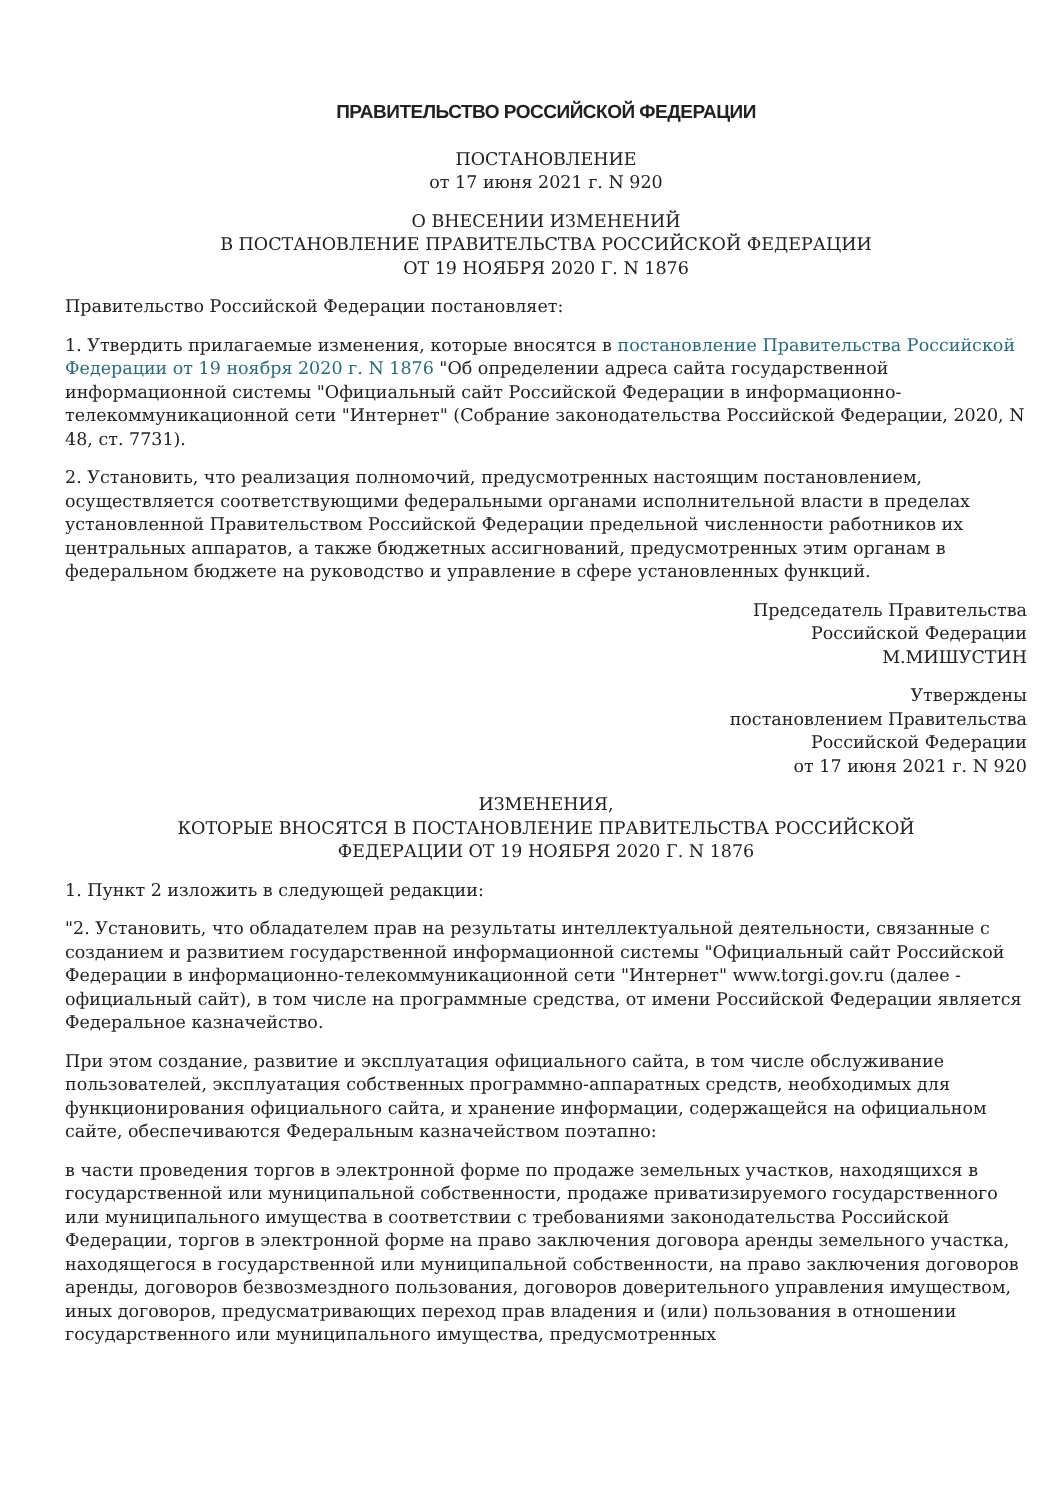ПРАВИТЕЛЬСТВО РОССИЙСКОЙ ФЕДЕРАЦИИ
ПОСТАНОВЛЕНИЕ
от 17 июня 2021 г. N 920
О ВНЕСЕНИИ ИЗМЕНЕНИЙ
В ПОСТАНОВЛЕНИЕ ПРАВИТЕЛЬСТВА РОССИЙСКОЙ ФЕДЕРАЦИИ
ОТ 19 НОЯБРЯ 2020 Г. N 1876
Правительство Российской Федерации постановляет:
1. Утвердить прилагаемые изменения, которые вносятся в постановление Правительства Российской Федерации от 19 ноября 2020 г. N 1876 "Об определении адреса сайта государственной информационной системы "Официальный сайт Российской Федерации в информационно-телекоммуникационной сети "Интернет" (Собрание законодательства Российской Федерации, 2020, N 48, ст. 7731).
2. Установить, что реализация полномочий, предусмотренных настоящим постановлением, осуществляется соответствующими федеральными органами исполнительной власти в пределах установленной Правительством Российской Федерации предельной численности работников их центральных аппаратов, а также бюджетных ассигнований, предусмотренных этим органам в федеральном бюджете на руководство и управление в сфере установленных функций.
Председатель Правительства
Российской Федерации
М.МИШУСТИН
Утверждены
постановлением Правительства
Российской Федерации
от 17 июня 2021 г. N 920
ИЗМЕНЕНИЯ,
КОТОРЫЕ ВНОСЯТСЯ В ПОСТАНОВЛЕНИЕ ПРАВИТЕЛЬСТВА РОССИЙСКОЙ
ФЕДЕРАЦИИ ОТ 19 НОЯБРЯ 2020 Г. N 1876
1. Пункт 2 изложить в следующей редакции:
"2. Установить, что обладателем прав на результаты интеллектуальной деятельности, связанные с созданием и развитием государственной информационной системы "Официальный сайт Российской Федерации в информационно-телекоммуникационной сети "Интернет" www.torgi.gov.ru (далее - официальный сайт), в том числе на программные средства, от имени Российской Федерации является Федеральное казначейство.
При этом создание, развитие и эксплуатация официального сайта, в том числе обслуживание пользователей, эксплуатация собственных программно-аппаратных средств, необходимых для функционирования официального сайта, и хранение информации, содержащейся на официальном сайте, обеспечиваются Федеральным казначейством поэтапно:
в части проведения торгов в электронной форме по продаже земельных участков, находящихся в государственной или муниципальной собственности, продаже приватизируемого государственного или муниципального имущества в соответствии с требованиями законодательства Российской Федерации, торгов в электронной форме на право заключения договора аренды земельного участка, находящегося в государственной или муниципальной собственности, на право заключения договоров аренды, договоров безвозмездного пользования, договоров доверительного управления имуществом, иных договоров, предусматривающих переход прав владения и (или) пользования в отношении государственного или муниципального имущества, предусмотренных